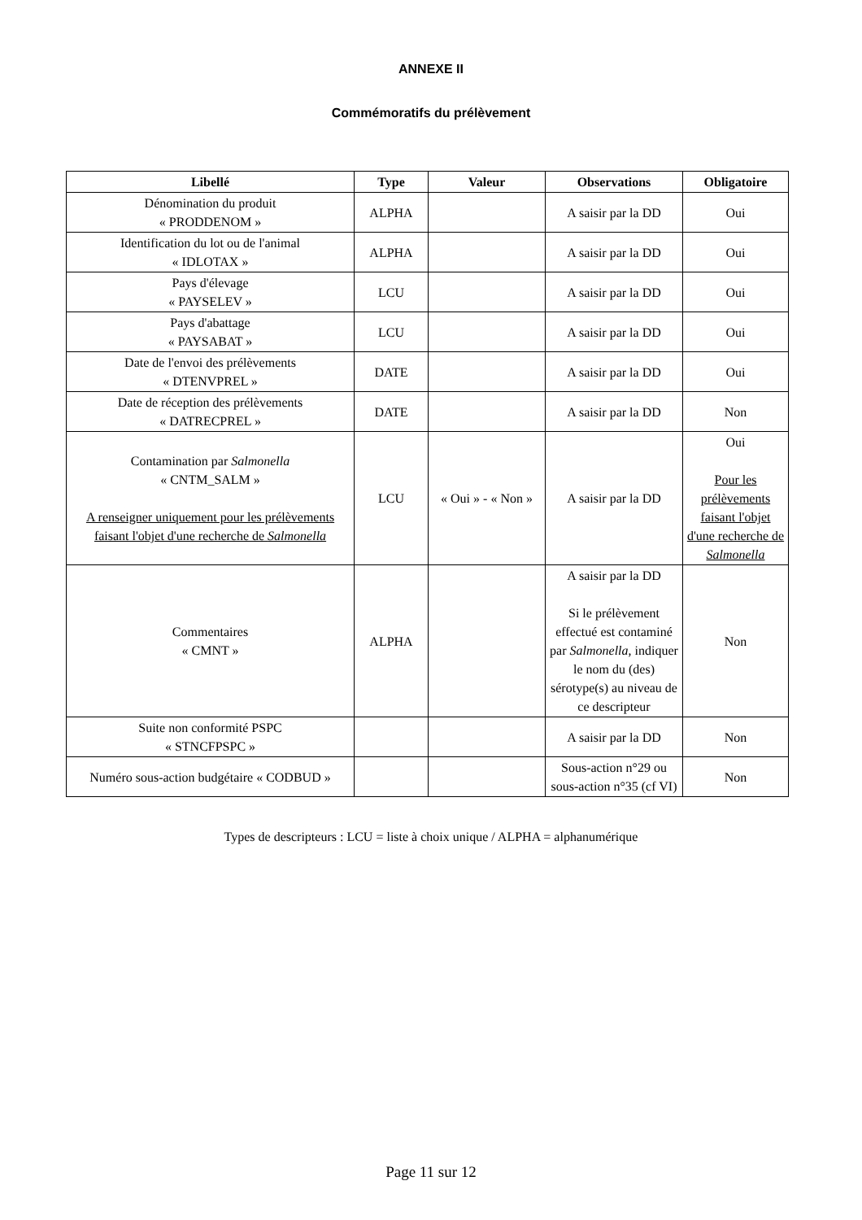ANNEXE II
Commémoratifs du prélèvement
| Libellé | Type | Valeur | Observations | Obligatoire |
| --- | --- | --- | --- | --- |
| Dénomination du produit « PRODDENOM » | ALPHA | | A saisir par la DD | Oui |
| Identification du lot ou de l'animal « IDLOTAX » | ALPHA | | A saisir par la DD | Oui |
| Pays d'élevage « PAYSELEV » | LCU | | A saisir par la DD | Oui |
| Pays d'abattage « PAYSABAT » | LCU | | A saisir par la DD | Oui |
| Date de l'envoi des prélèvements « DTENVPREL » | DATE | | A saisir par la DD | Oui |
| Date de réception des prélèvements « DATRECPREL » | DATE | | A saisir par la DD | Non |
| Contamination par Salmonella « CNTM_SALM » A renseigner uniquement pour les prélèvements faisant l'objet d'une recherche de Salmonella | LCU | « Oui » - « Non » | A saisir par la DD | Oui Pour les prélèvements faisant l'objet d'une recherche de Salmonella |
| Commentaires « CMNT » | ALPHA | | A saisir par la DD Si le prélèvement effectué est contaminé par Salmonella , indiquer le nom du (des) sérotype(s) au niveau de ce descripteur | Non |
| Suite non conformité PSPC « STNCFPSPC » | | | A saisir par la DD | Non |
| Numéro sous-action budgétaire « CODBUD » | | | Sous-action n°29 ou sous-action n°35 (cf VI) | Non |
Types de descripteurs : LCU = liste à choix unique / ALPHA = alphanumérique
Page 11 sur 12